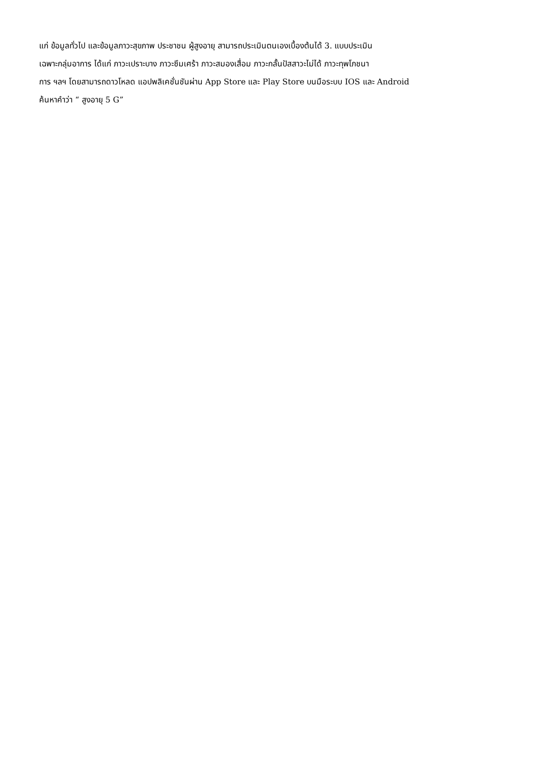แก่ ข้อมูลทั่วไป และข้อมูลภาวะสุขภาพ ประชาชน ผู้สูงอายุ สามารถประเมินตนเองเบื้องต้นได้ 3. แบบประเมิน
เฉพาะกลุ่มอาการ ได้แก่ ภาวะเปราะบาง ภาวะซึมเศร้า ภาวะสมองเสื่อม ภาวะกลั้นปัสสาวะไม่ได้ ภาวะทุพโภชนา
การ ฯลฯ โดยสามารถดาวโหลด แอปพลิเคชั่นชันผ่าน App Store และ Play Store บนมือระบบ IOS และ Android
ค้นหาคำว่า “ สูงอายุ 5 G”